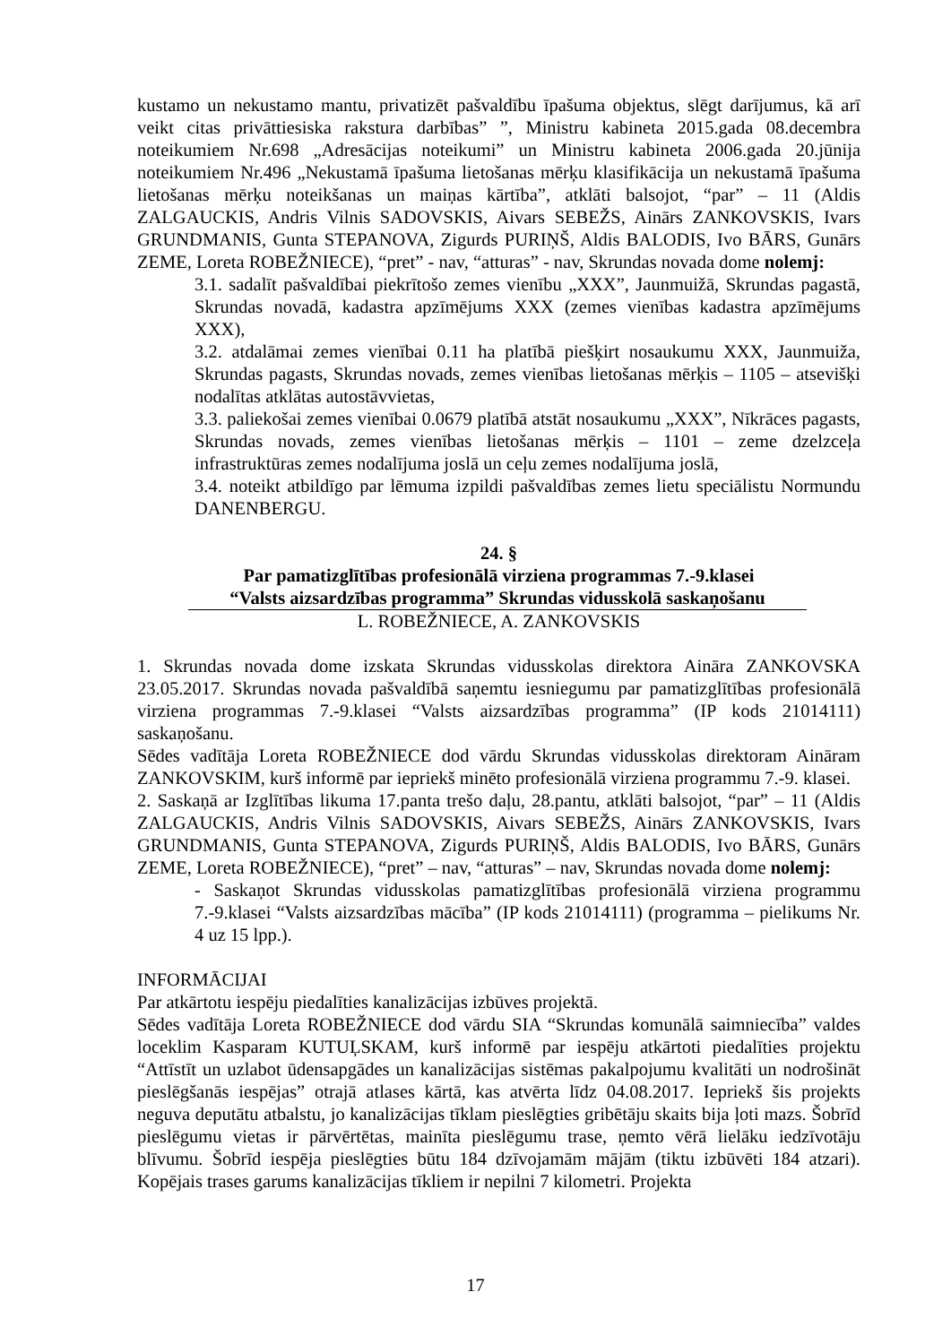kustamo un nekustamo mantu, privatizēt pašvaldību īpašuma objektus, slēgt darījumus, kā arī veikt citas privāttiesiska rakstura darbības” ”, Ministru kabineta 2015.gada 08.decembra noteikumiem Nr.698 „Adresācijas noteikumi” un Ministru kabineta 2006.gada 20.jūnija noteikumiem Nr.496 „Nekustamā īpašuma lietošanas mērķu klasifikācija un nekustamā īpašuma lietošanas mērķu noteikšanas un maiņas kārtība”, atklāti balsojot, “par” – 11 (Aldis ZALGAUCKIS, Andris Vilnis SADOVSKIS, Aivars SEBEŽS, Ainārs ZANKOVSKIS, Ivars GRUNDMANIS, Gunta STEPANOVA, Zigurds PURIŅŠ, Aldis BALODIS, Ivo BĀRS, Gunārs ZEME, Loreta ROBEŽNIECE), “pret” - nav, “atturas” - nav, Skrundas novada dome nolemj:
3.1. sadalīt pašvaldībai piekrītošo zemes vienību „XXX”, Jaunmuižā, Skrundas pagastā, Skrundas novadā, kadastra apzīmējums XXX (zemes vienības kadastra apzīmējums XXX),
3.2. atdalāmai zemes vienībai 0.11 ha platībā piešķirt nosaukumu XXX, Jaunmuiža, Skrundas pagasts, Skrundas novads, zemes vienības lietošanas mērķis – 1105 – atsevišķi nodalītas atklātas autostāvvietas,
3.3. paliekošai zemes vienībai 0.0679 platībā atstāt nosaukumu „XXX”, Nīkrāces pagasts, Skrundas novads, zemes vienības lietošanas mērķis – 1101 – zeme dzelzceļa infrastruktūras zemes nodalījuma joslā un ceļu zemes nodalījuma joslā,
3.4. noteikt atbildīgo par lēmuma izpildi pašvaldības zemes lietu speciālistu Normundu DANENBERGU.
24. §
Par pamatizglītības profesionālā virziena programmas 7.-9.klasei
“Valsts aizsardzības programma” Skrundas vidusskolā saskaņošanu
L. ROBEŽNIECE, A. ZANKOVSKIS
1. Skrundas novada dome izskata Skrundas vidusskolas direktora Aināra ZANKOVSKA 23.05.2017. Skrundas novada pašvaldībā saņemtu iesniegumu par pamatizglītības profesionālā virziena programmas 7.-9.klasei “Valsts aizsardzības programma” (IP kods 21014111) saskaņošanu.
Sēdes vadītāja Loreta ROBEŽNIECE dod vārdu Skrundas vidusskolas direktoram Aināram ZANKOVSKIM, kurš informē par iepriekš minēto profesionālā virziena programmu 7.-9. klasei.
2. Saskaņā ar Izglītības likuma 17.panta trešo daļu, 28.pantu, atklāti balsojot, “par” – 11 (Aldis ZALGAUCKIS, Andris Vilnis SADOVSKIS, Aivars SEBEŽS, Ainārs ZANKOVSKIS, Ivars GRUNDMANIS, Gunta STEPANOVA, Zigurds PURIŅŠ, Aldis BALODIS, Ivo BĀRS, Gunārs ZEME, Loreta ROBEŽNIECE), “pret” – nav, “atturas” – nav, Skrundas novada dome nolemj:
- Saskaņot Skrundas vidusskolas pamatizglītības profesionālā virziena programmu 7.-9.klasei “Valsts aizsardzības mācība” (IP kods 21014111) (programma – pielikums Nr. 4 uz 15 lpp.).
INFORMĀCIJAI
Par atkārtotu iespēju piedalīties kanalizācijas izbūves projektā.
Sēdes vadītāja Loreta ROBEŽNIECE dod vārdu SIA “Skrundas komunālā saimniecība” valdes loceklim Kasparam KUTUĻSKAM, kurš informē par iespēju atkārtoti piedalīties projektu “Attīstīt un uzlabot ūdensapgādes un kanalizācijas sistēmas pakalpojumu kvalitāti un nodrošināt pieslēgšanās iespējas” otrajā atlases kārtā, kas atvērta līdz 04.08.2017. Iepriekš šis projekts neguva deputātu atbalstu, jo kanalizācijas tīklam pieslēgties gribētāju skaits bija ļoti mazs. Šobrīd pieslēgumu vietas ir pārvērtētas, mainīta pieslēgumu trase, ņemto vērā lielāku iedzīvotāju blīvumu. Šobrīd iespēja pieslēgties būtu 184 dzīvojamām mājām (tiktu izbūvēti 184 atzari). Kopējais trases garums kanalizācijas tīkliem ir nepilni 7 kilometri. Projekta
17